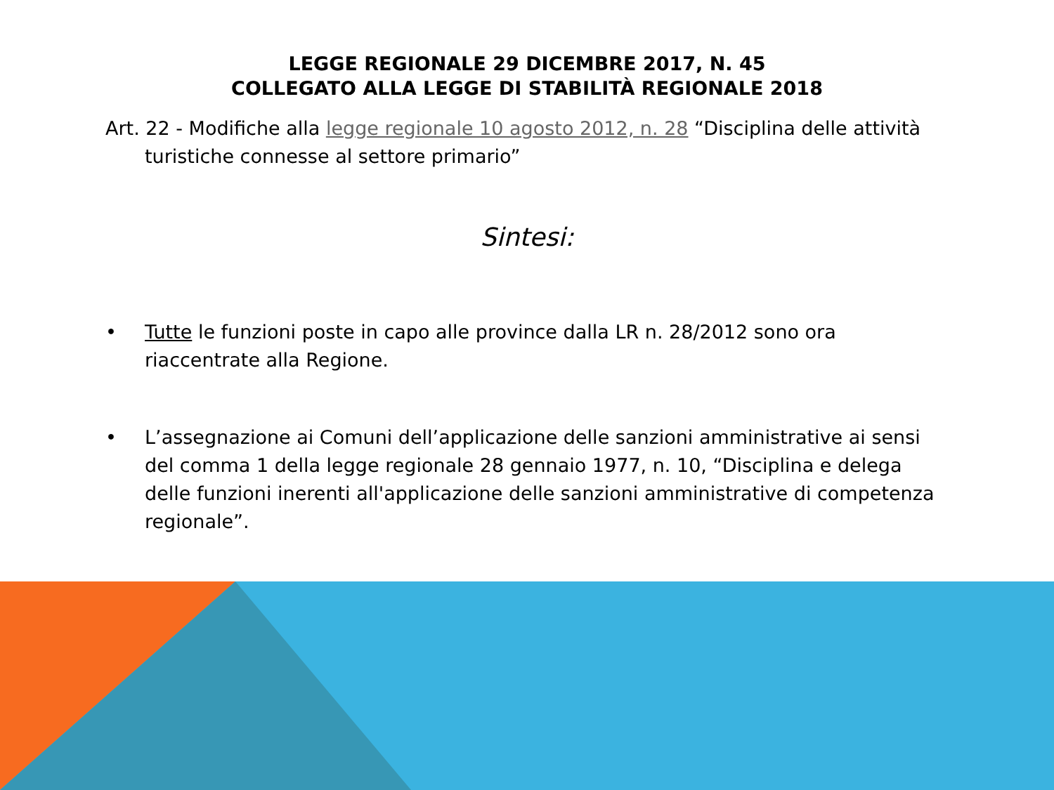LEGGE REGIONALE 29 DICEMBRE 2017, N. 45
COLLEGATO ALLA LEGGE DI STABILITÀ REGIONALE 2018
Art. 22 - Modifiche alla legge regionale 10 agosto 2012, n. 28 “Disciplina delle attività turistiche connesse al settore primario”
Sintesi:
• Tutte le funzioni poste in capo alle province dalla LR n. 28/2012 sono ora riaccentrate alla Regione.
• L’assegnazione ai Comuni dell’applicazione delle sanzioni amministrative ai sensi del comma 1 della legge regionale 28 gennaio 1977, n. 10, “Disciplina e delega delle funzioni inerenti all'applicazione delle sanzioni amministrative di competenza regionale”.